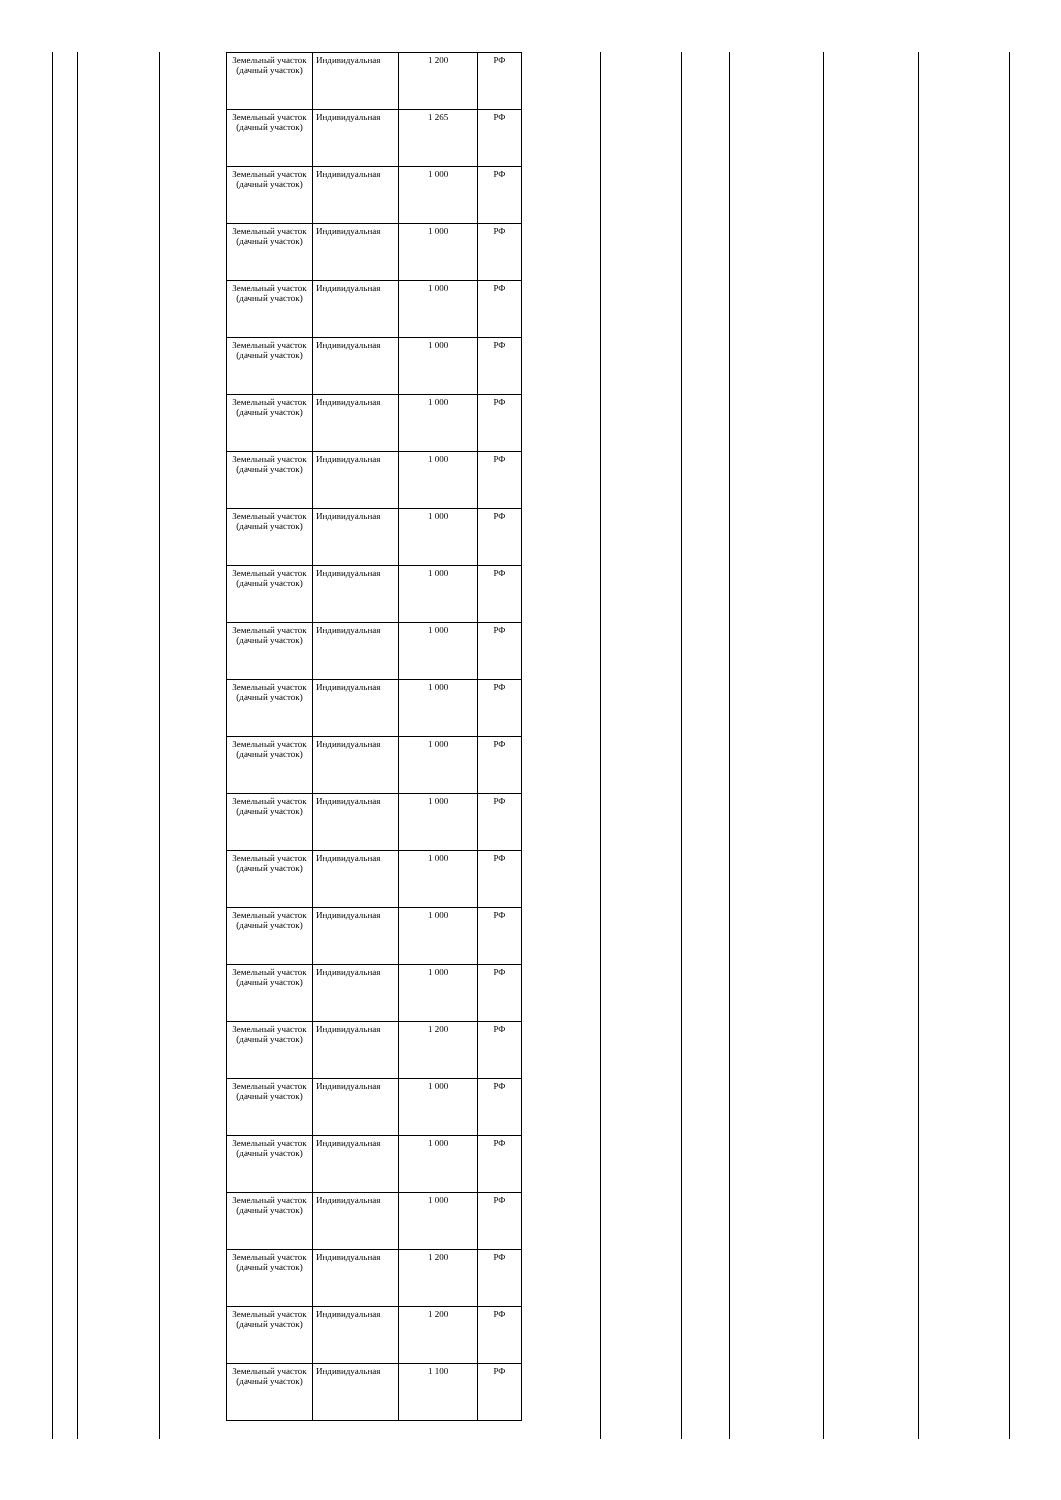| Земельный участок (дачный участок) | Индивидуальная | 1 200 | РФ |
| Земельный участок (дачный участок) | Индивидуальная | 1 265 | РФ |
| Земельный участок (дачный участок) | Индивидуальная | 1 000 | РФ |
| Земельный участок (дачный участок) | Индивидуальная | 1 000 | РФ |
| Земельный участок (дачный участок) | Индивидуальная | 1 000 | РФ |
| Земельный участок (дачный участок) | Индивидуальная | 1 000 | РФ |
| Земельный участок (дачный участок) | Индивидуальная | 1 000 | РФ |
| Земельный участок (дачный участок) | Индивидуальная | 1 000 | РФ |
| Земельный участок (дачный участок) | Индивидуальная | 1 000 | РФ |
| Земельный участок (дачный участок) | Индивидуальная | 1 000 | РФ |
| Земельный участок (дачный участок) | Индивидуальная | 1 000 | РФ |
| Земельный участок (дачный участок) | Индивидуальная | 1 000 | РФ |
| Земельный участок (дачный участок) | Индивидуальная | 1 000 | РФ |
| Земельный участок (дачный участок) | Индивидуальная | 1 000 | РФ |
| Земельный участок (дачный участок) | Индивидуальная | 1 000 | РФ |
| Земельный участок (дачный участок) | Индивидуальная | 1 000 | РФ |
| Земельный участок (дачный участок) | Индивидуальная | 1 000 | РФ |
| Земельный участок (дачный участок) | Индивидуальная | 1 200 | РФ |
| Земельный участок (дачный участок) | Индивидуальная | 1 000 | РФ |
| Земельный участок (дачный участок) | Индивидуальная | 1 000 | РФ |
| Земельный участок (дачный участок) | Индивидуальная | 1 000 | РФ |
| Земельный участок (дачный участок) | Индивидуальная | 1 200 | РФ |
| Земельный участок (дачный участок) | Индивидуальная | 1 200 | РФ |
| Земельный участок (дачный участок) | Индивидуальная | 1 100 | РФ |